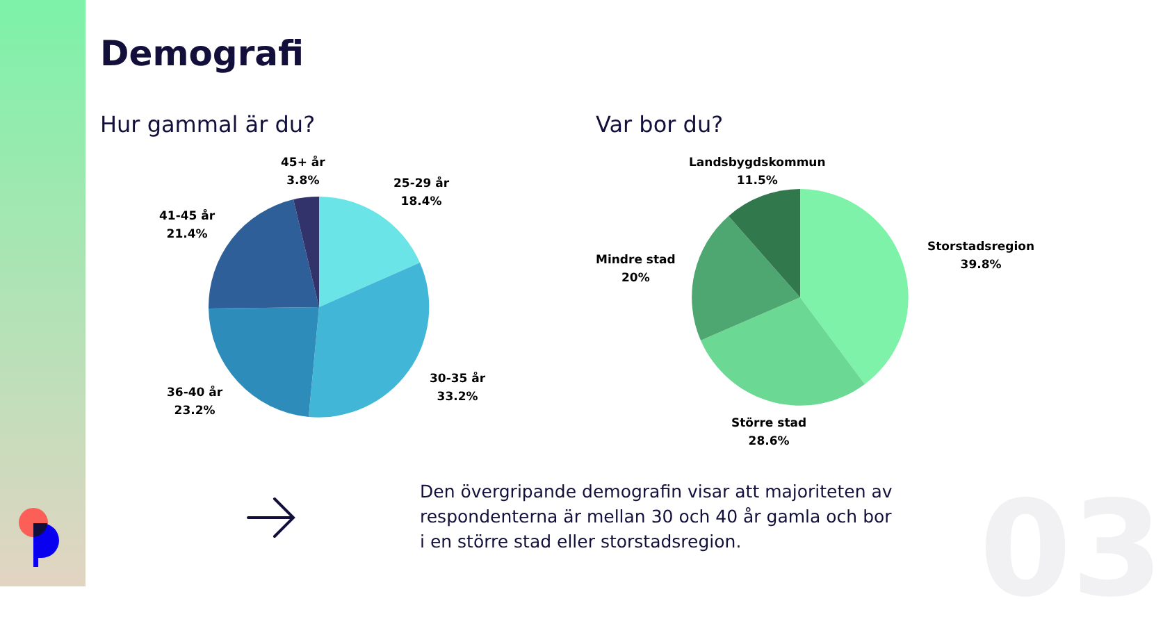Demografi
Hur gammal är du? Var bor du?
45+ år
3.8%
25-29 år
18.4%
41-45 år
21.4%
30-35 år
33.2%
36-40 år
23.2%
Landsbygdskommun
11.5%
Storstadsregion
39.8%
Mindre stad
20%
Större stad
28.6%
Den övergripande demografin visar att majoriteten av respondenterna är mellan 30 och 40 år gamla och bor i en större stad eller storstadsregion.
03